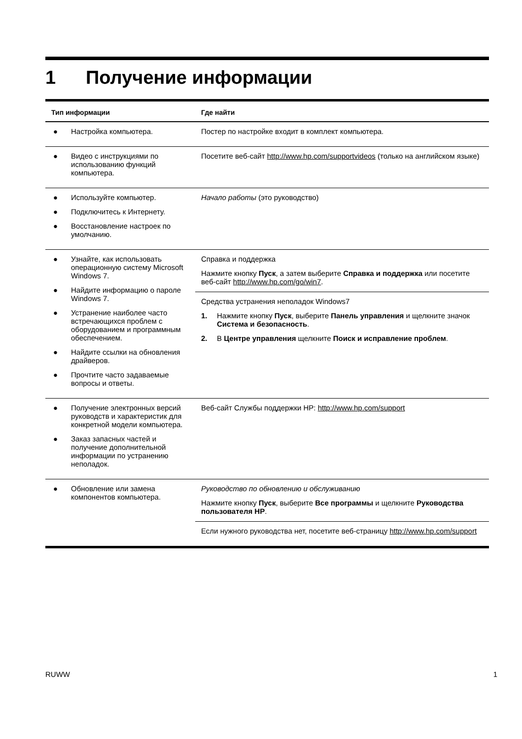1 Получение информации
| Тип информации | Где найти |
| --- | --- |
| ● Настройка компьютера. | Постер по настройке входит в комплект компьютера. |
| ● Видео с инструкциями по использованию функций компьютера. | Посетите веб-сайт http://www.hp.com/supportvideos (только на английском языке) |
| ● Используйте компьютер. ● Подключитесь к Интернету. ● Восстановление настроек по умолчанию. | Начало работы (это руководство) |
| ● Узнайте, как использовать операционную систему Microsoft Windows 7. ● Найдите информацию о пароле Windows 7. ● Устранение наиболее часто встречающихся проблем с оборудованием и программным обеспечением. ● Найдите ссылки на обновления драйверов. ● Прочтите часто задаваемые вопросы и ответы. | Справка и поддержка Нажмите кнопку Пуск , а затем выберите Справка и поддержка или посетите веб-сайт http://www.hp.com/go/win7 . Средства устранения неполадок Windows7 1. Нажмите кнопку Пуск , выберите Панель управления и щелкните значок Система и безопасность . 2. В Центре управления щелкните Поиск и исправление проблем . |
| ● Получение электронных версий руководств и характеристик для конкретной модели компьютера. ● Заказ запасных частей и получение дополнительной информации по устранению неполадок. | Веб-сайт Службы поддержки HP: http://www.hp.com/support |
| ● Обновление или замена компонентов компьютера. | Руководство по обновлению и обслуживанию Нажмите кнопку Пуск , выберите Все программы и щелкните Руководства пользователя HP . Если нужного руководства нет, посетите веб-страницу http://www.hp.com/support |
RUWW 1